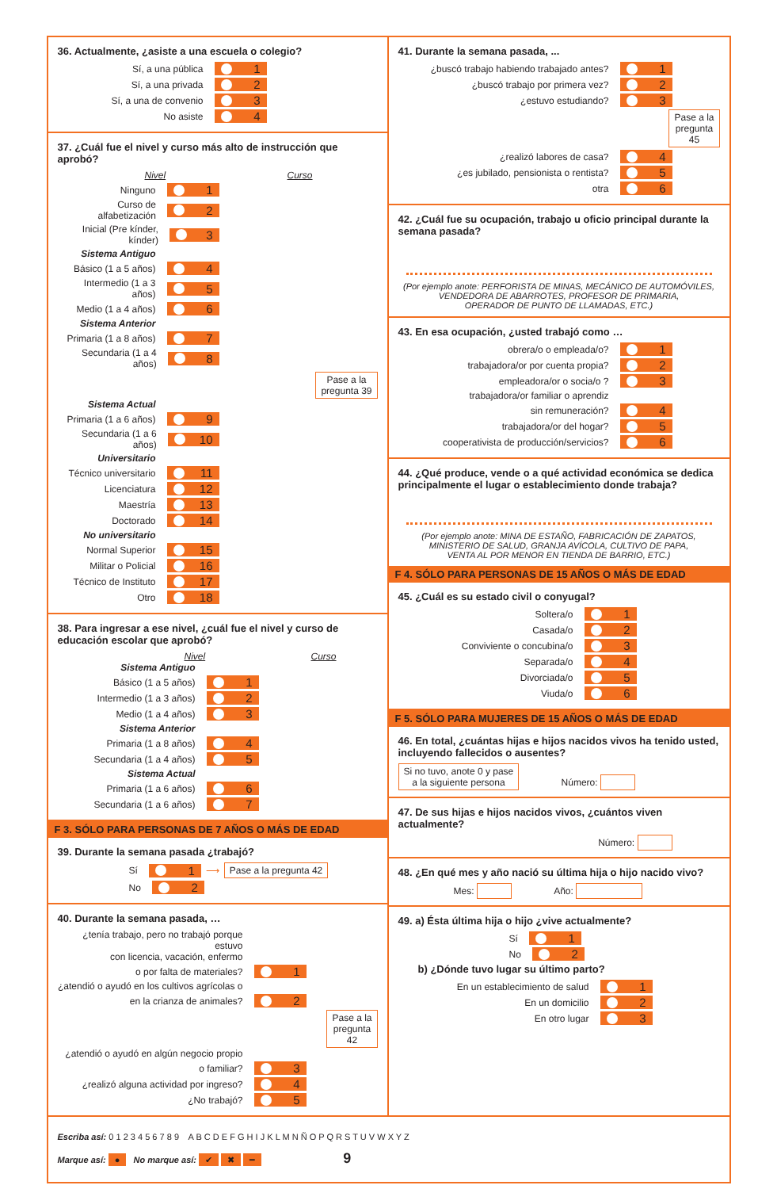36. Actualmente, ¿asiste a una escuela o colegio?
Sí, a una pública 1
Sí, a una privada 2
Sí, a una de convenio 3
No asiste 4
37. ¿Cuál fue el nivel y curso más alto de instrucción que aprobó?
Nivel Curso
Ninguno 1
Curso de alfabetización 2
Inicial (Pre kínder, kínder) 3
Sistema Antiguo
Básico (1 a 5 años) 4
Intermedio (1 a 3 años) 5
Medio (1 a 4 años) 6
Sistema Anterior
Primaria (1 a 8 años) 7
Secundaria (1 a 4 años) 8
Pase a la
pregunta 39
Sistema Actual
Primaria (1 a 6 años) 9
Secundaria (1 a 6 años) 10
Universitario
Técnico universitario 11
Licenciatura 12
Maestría 13
Doctorado 14
No universitario
Normal Superior 15
Militar o Policial 16
Técnico de Instituto 17
Otro 18
38. Para ingresar a ese nivel, ¿cuál fue el nivel y curso de educación escolar que aprobó?
Nivel Curso
Sistema Antiguo
Básico (1 a 5 años) 1
Intermedio (1 a 3 años) 2
Medio (1 a 4 años) 3
Sistema Anterior
Primaria (1 a 8 años) 4
Secundaria (1 a 4 años) 5
Sistema Actual
Primaria (1 a 6 años) 6
Secundaria (1 a 6 años) 7
F 3. SÓLO PARA PERSONAS DE 7 AÑOS O MÁS DE EDAD
39. Durante la semana pasada ¿trabajó?
Sí 1 ⟶ Pase a la pregunta 42
No 2
40. Durante la semana pasada, …
¿tenía trabajo, pero no trabajó porque estuvo
con licencia, vacación, enfermo
o por falta de materiales? 1
¿atendió o ayudó en los cultivos agrícolas o
en la crianza de animales? 2
Pase a la
pregunta
42
¿atendió o ayudó en algún negocio propio
o familiar? 3
¿realizó alguna actividad por ingreso? 4
¿No trabajó? 5
41. Durante la semana pasada, ...
¿buscó trabajo habiendo trabajado antes? 1
¿buscó trabajo por primera vez? 2
¿estuvo estudiando? 3
Pase a la
pregunta
45
¿realizó labores de casa? 4
¿es jubilado, pensionista o rentista? 5
otra 6
42. ¿Cuál fue su ocupación, trabajo u oficio principal durante la semana pasada?
(Por ejemplo anote: PERFORISTA DE MINAS, MECÁNICO DE AUTOMÓVILES,
VENDEDORA DE ABARROTES, PROFESOR DE PRIMARIA,
OPERADOR DE PUNTO DE LLAMADAS, ETC.)
43. En esa ocupación, ¿usted trabajó como …
obrera/o o empleada/o? 1
trabajadora/or por cuenta propia? 2
empleadora/or o socia/o ? 3
trabajadora/or familiar o aprendiz
sin remuneración? 4
trabajadora/or del hogar? 5
cooperativista de producción/servicios? 6
44. ¿Qué produce, vende o a qué actividad económica se dedica principalmente el lugar o establecimiento donde trabaja?
(Por ejemplo anote: MINA DE ESTAÑO, FABRICACIÓN DE ZAPATOS,
MINISTERIO DE SALUD, GRANJA AVÍCOLA, CULTIVO DE PAPA,
VENTA AL POR MENOR EN TIENDA DE BARRIO, ETC.)
F 4. SÓLO PARA PERSONAS DE 15 AÑOS O MÁS DE EDAD
45. ¿Cuál es su estado civil o conyugal?
Soltera/o 1
Casada/o 2
Conviviente o concubina/o 3
Separada/o 4
Divorciada/o 5
Viuda/o 6
F 5. SÓLO PARA MUJERES DE 15 AÑOS O MÁS DE EDAD
46. En total, ¿cuántas hijas e hijos nacidos vivos ha tenido usted, incluyendo fallecidos o ausentes?
Si no tuvo, anote 0 y pase
a la siguiente persona Número:
47. De sus hijas e hijos nacidos vivos, ¿cuántos viven actualmente?
Número:
48. ¿En qué mes y año nació su última hija o hijo nacido vivo?
Mes: Año:
49. a) Ésta última hija o hijo ¿vive actualmente?
Sí 1
No 2
b) ¿Dónde tuvo lugar su último parto?
En un establecimiento de salud 1
En un domicilio 2
En otro lugar 3
Escriba así: 0 1 2 3 4 5 6 7 8 9 A B C D E F G H I J K L M N Ñ O P Q R S T U V W X Y Z
Marque así: ● No marque así: ✔ ✖ ━ 9